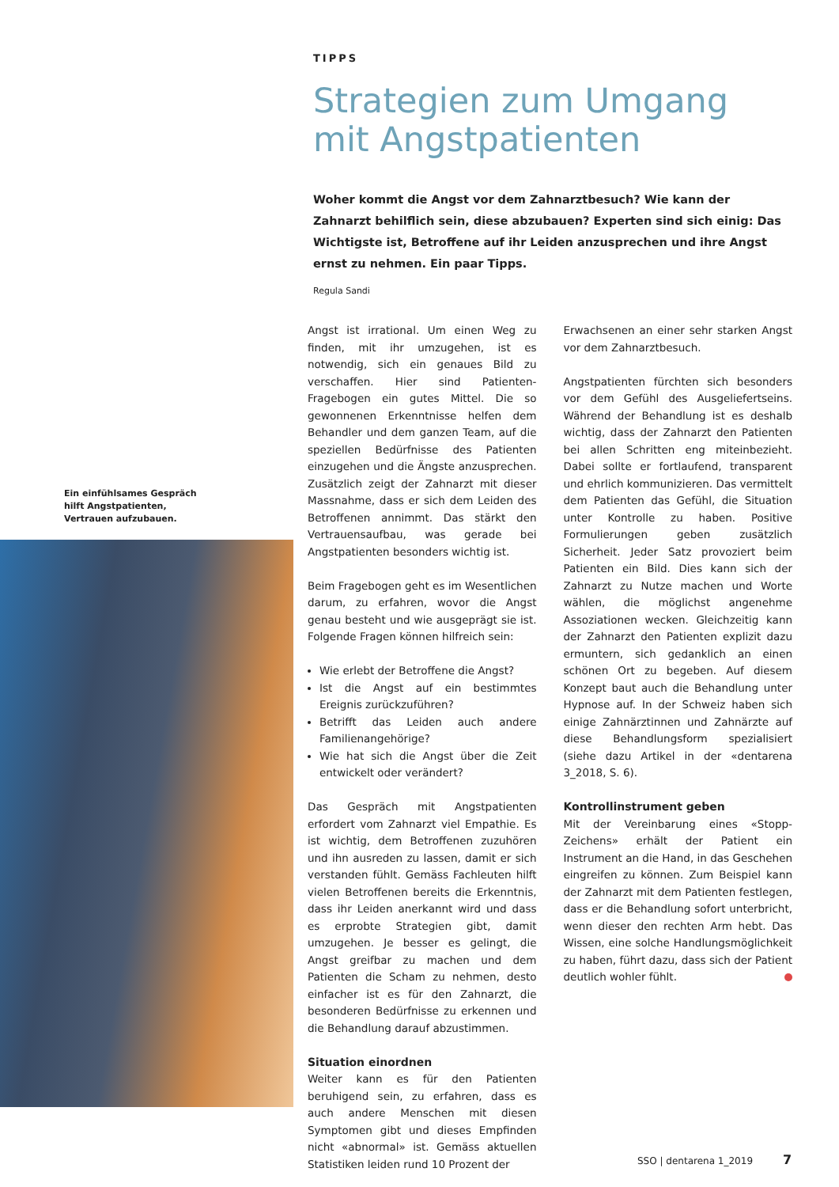TIPPS
Strategien zum Umgang mit Angstpatienten
Woher kommt die Angst vor dem Zahnarztbesuch? Wie kann der Zahnarzt behilflich sein, diese abzubauen? Experten sind sich einig: Das Wichtigste ist, Betroffene auf ihr Leiden anzusprechen und ihre Angst ernst zu nehmen. Ein paar Tipps.
Regula Sandi
Ein einfühlsames Gespräch hilft Angstpatienten, Vertrauen aufzubauen.
Angst ist irrational. Um einen Weg zu finden, mit ihr umzugehen, ist es notwendig, sich ein genaues Bild zu verschaffen. Hier sind Patienten-Fragebogen ein gutes Mittel. Die so gewonnenen Erkenntnisse helfen dem Behandler und dem ganzen Team, auf die speziellen Bedürfnisse des Patienten einzugehen und die Ängste anzusprechen. Zusätzlich zeigt der Zahnarzt mit dieser Massnahme, dass er sich dem Leiden des Betroffenen annimmt. Das stärkt den Vertrauensaufbau, was gerade bei Angstpatienten besonders wichtig ist.
Beim Fragebogen geht es im Wesentlichen darum, zu erfahren, wovor die Angst genau besteht und wie ausgeprägt sie ist. Folgende Fragen können hilfreich sein:
Wie erlebt der Betroffene die Angst?
Ist die Angst auf ein bestimmtes Ereignis zurückzuführen?
Betrifft das Leiden auch andere Familienangehörige?
Wie hat sich die Angst über die Zeit entwickelt oder verändert?
Das Gespräch mit Angstpatienten erfordert vom Zahnarzt viel Empathie. Es ist wichtig, dem Betroffenen zuzuhören und ihn ausreden zu lassen, damit er sich verstanden fühlt. Gemäss Fachleuten hilft vielen Betroffenen bereits die Erkenntnis, dass ihr Leiden anerkannt wird und dass es erprobte Strategien gibt, damit umzugehen. Je besser es gelingt, die Angst greifbar zu machen und dem Patienten die Scham zu nehmen, desto einfacher ist es für den Zahnarzt, die besonderen Bedürfnisse zu erkennen und die Behandlung darauf abzustimmen.
Situation einordnen
Weiter kann es für den Patienten beruhigend sein, zu erfahren, dass es auch andere Menschen mit diesen Symptomen gibt und dieses Empfinden nicht «abnormal» ist. Gemäss aktuellen Statistiken leiden rund 10 Prozent der
Erwachsenen an einer sehr starken Angst vor dem Zahnarztbesuch.
Angstpatienten fürchten sich besonders vor dem Gefühl des Ausgeliefertseins. Während der Behandlung ist es deshalb wichtig, dass der Zahnarzt den Patienten bei allen Schritten eng miteinbezieht. Dabei sollte er fortlaufend, transparent und ehrlich kommunizieren. Das vermittelt dem Patienten das Gefühl, die Situation unter Kontrolle zu haben. Positive Formulierungen geben zusätzlich Sicherheit. Jeder Satz provoziert beim Patienten ein Bild. Dies kann sich der Zahnarzt zu Nutze machen und Worte wählen, die möglichst angenehme Assoziationen wecken. Gleichzeitig kann der Zahnarzt den Patienten explizit dazu ermuntern, sich gedanklich an einen schönen Ort zu begeben. Auf diesem Konzept baut auch die Behandlung unter Hypnose auf. In der Schweiz haben sich einige Zahnärztinnen und Zahnärzte auf diese Behandlungsform spezialisiert (siehe dazu Artikel in der «dentarena 3_2018, S. 6).
Kontrollinstrument geben
Mit der Vereinbarung eines «Stopp-Zeichens» erhält der Patient ein Instrument an die Hand, in das Geschehen eingreifen zu können. Zum Beispiel kann der Zahnarzt mit dem Patienten festlegen, dass er die Behandlung sofort unterbricht, wenn dieser den rechten Arm hebt. Das Wissen, eine solche Handlungsmöglichkeit zu haben, führt dazu, dass sich der Patient deutlich wohler fühlt.
SSO | dentarena 1_2019 7